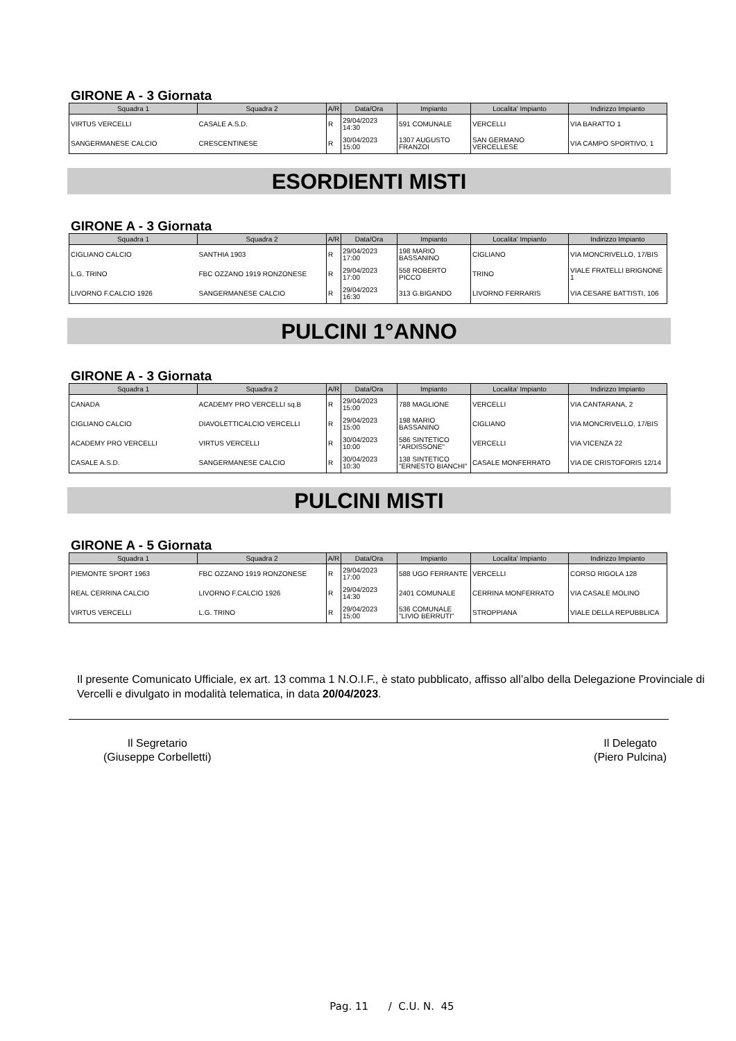GIRONE A - 3 Giornata
| Squadra 1 | Squadra 2 | A/R | Data/Ora | Impianto | Localita' Impianto | Indirizzo Impianto |
| --- | --- | --- | --- | --- | --- | --- |
| VIRTUS VERCELLI | CASALE A.S.D. | R | 29/04/2023 14:30 | 591 COMUNALE | VERCELLI | VIA BARATTO 1 |
| SANGERMANESE CALCIO | CRESCENTINESE | R | 30/04/2023 15:00 | 1307 AUGUSTO FRANZOI | SAN GERMANO VERCELLESE | VIA CAMPO SPORTIVO, 1 |
ESORDIENTI MISTI
GIRONE A - 3 Giornata
| Squadra 1 | Squadra 2 | A/R | Data/Ora | Impianto | Localita' Impianto | Indirizzo Impianto |
| --- | --- | --- | --- | --- | --- | --- |
| CIGLIANO CALCIO | SANTHIA 1903 | R | 29/04/2023 17:00 | 198 MARIO BASSANINO | CIGLIANO | VIA MONCRIVELLO, 17/BIS |
| L.G. TRINO | FBC OZZANO 1919 RONZONESE | R | 29/04/2023 17:00 | 558 ROBERTO PICCO | TRINO | VIALE FRATELLI BRIGNONE 1 |
| LIVORNO F.CALCIO 1926 | SANGERMANESE CALCIO | R | 29/04/2023 16:30 | 313 G.BIGANDO | LIVORNO FERRARIS | VIA CESARE BATTISTI, 106 |
PULCINI 1°ANNO
GIRONE A - 3 Giornata
| Squadra 1 | Squadra 2 | A/R | Data/Ora | Impianto | Localita' Impianto | Indirizzo Impianto |
| --- | --- | --- | --- | --- | --- | --- |
| CANADA | ACADEMY PRO VERCELLI sq.B | R | 29/04/2023 15:00 | 788 MAGLIONE | VERCELLI | VIA CANTARANA, 2 |
| CIGLIANO CALCIO | DIAVOLETTICALCIO VERCELLI | R | 29/04/2023 15:00 | 198 MARIO BASSANINO | CIGLIANO | VIA MONCRIVELLO, 17/BIS |
| ACADEMY PRO VERCELLI | VIRTUS VERCELLI | R | 30/04/2023 10:00 | 586 SINTETICO "ARDISSONE" | VERCELLI | VIA VICENZA 22 |
| CASALE A.S.D. | SANGERMANESE CALCIO | R | 30/04/2023 10:30 | 138 SINTETICO "ERNESTO BIANCHI" | CASALE MONFERRATO | VIA DE CRISTOFORIS 12/14 |
PULCINI MISTI
GIRONE A - 5 Giornata
| Squadra 1 | Squadra 2 | A/R | Data/Ora | Impianto | Localita' Impianto | Indirizzo Impianto |
| --- | --- | --- | --- | --- | --- | --- |
| PIEMONTE SPORT 1963 | FBC OZZANO 1919 RONZONESE | R | 29/04/2023 17:00 | 588 UGO FERRANTE | VERCELLI | CORSO RIGOLA 128 |
| REAL CERRINA CALCIO | LIVORNO F.CALCIO 1926 | R | 29/04/2023 14:30 | 2401 COMUNALE | CERRINA MONFERRATO | VIA CASALE MOLINO |
| VIRTUS VERCELLI | L.G. TRINO | R | 29/04/2023 15:00 | 536 COMUNALE "LIVIO BERRUTI" | STROPPIANA | VIALE DELLA REPUBBLICA |
Il presente Comunicato Ufficiale, ex art. 13 comma 1 N.O.I.F., è stato pubblicato, affisso all’albo della Delegazione Provinciale di Vercelli e divulgato in modalità telematica, in data 20/04/2023.
Il Segretario
(Giuseppe Corbelletti)
Il Delegato
(Piero Pulcina)
Pag. 11 / C.U. N. 45